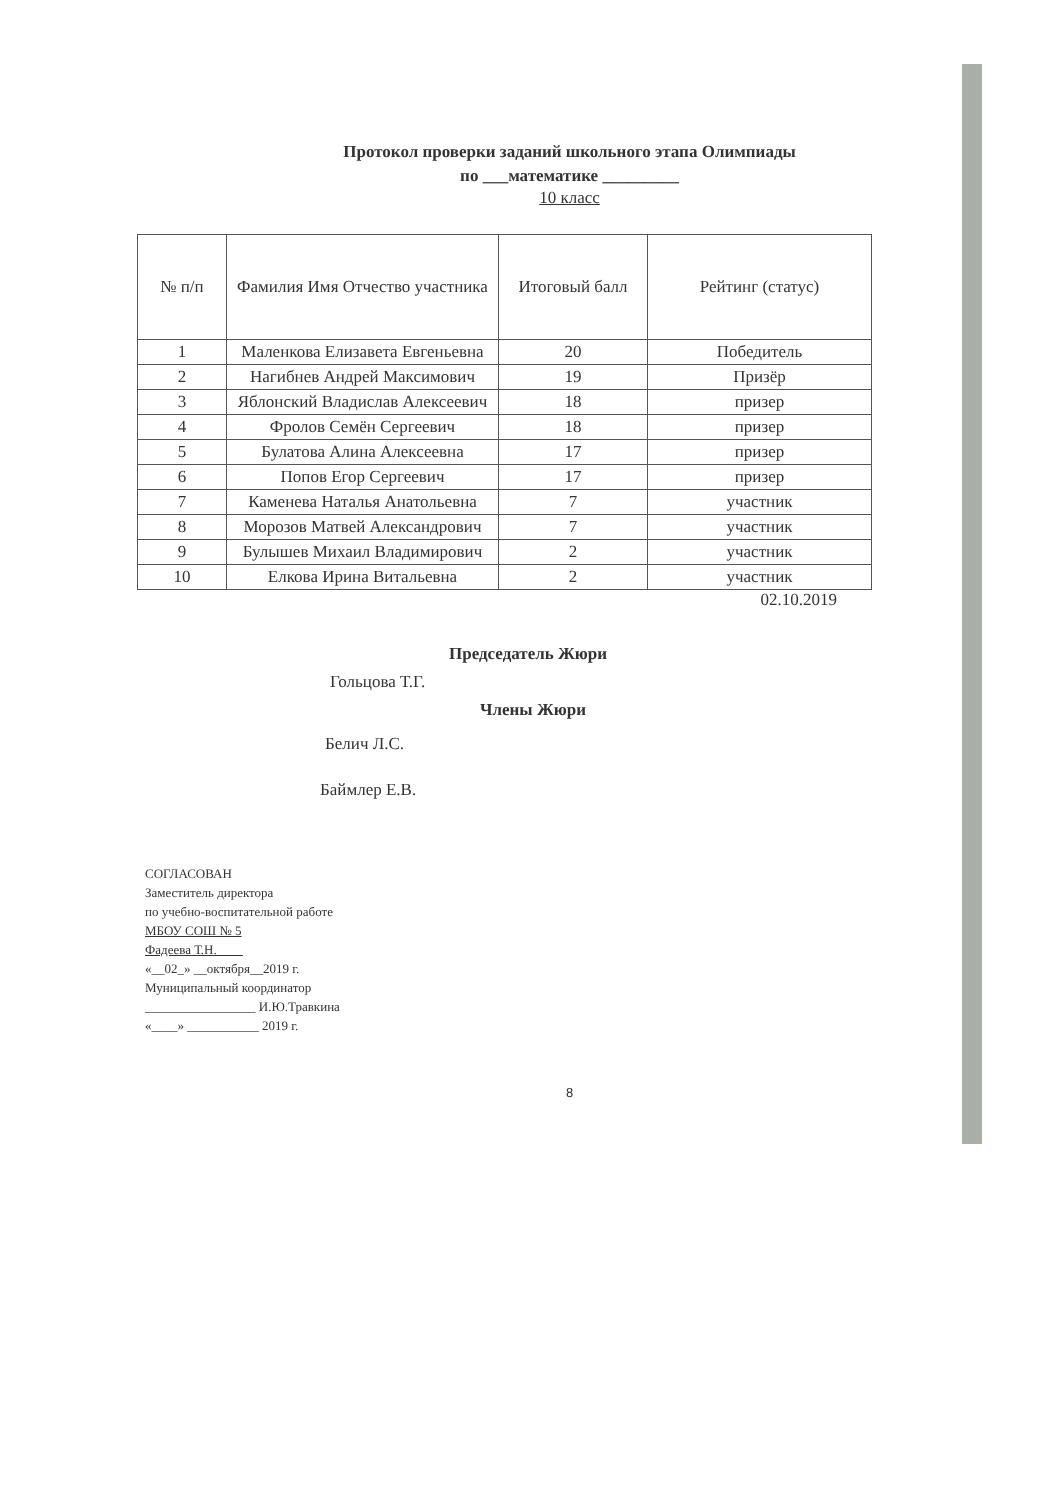Протокол проверки заданий школьного этапа Олимпиады
по ___математике _________
10 класс
| № п/п | Фамилия Имя Отчество участника | Итоговый балл | Рейтинг (статус) |
| --- | --- | --- | --- |
| 1 | Маленкова Елизавета Евгеньевна | 20 | Победитель |
| 2 | Нагибнев Андрей Максимович | 19 | Призёр |
| 3 | Яблонский Владислав Алексеевич | 18 | призер |
| 4 | Фролов Семён Сергеевич | 18 | призер |
| 5 | Булатова Алина Алексеевна | 17 | призер |
| 6 | Попов Егор Сергеевич | 17 | призер |
| 7 | Каменева Наталья Анатольевна | 7 | участник |
| 8 | Морозов Матвей Александрович | 7 | участник |
| 9 | Булышев Михаил Владимирович | 2 | участник |
| 10 | Елкова Ирина Витальевна | 2 | участник |
02.10.2019
Председатель Жюри
Гольцова Т.Г.
Члены Жюри
Белич Л.С.
Баймлер Е.В.
СОГЛАСОВАН
Заместитель директора
по учебно-воспитательной работе
МБОУ СОШ № 5
Фадеева Т.Н.____
«__02_» __октября__2019 г.
Муниципальный координатор
_________________ И.Ю.Травкина
«____» ___________ 2019 г.
8